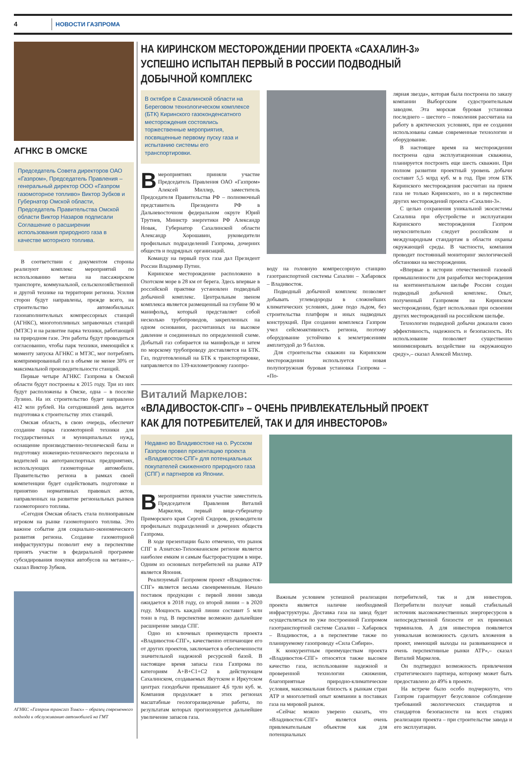4 НОВОСТИ ГАЗПРОМА
АГНКС В ОМСКЕ
Председатель Совета директоров ОАО «Газпром», Председатель Правления – генеральный директор ООО «Газпром газомоторное топливо» Виктор Зубков и Губернатор Омской области, Председатель Правительства Омской области Виктор Назаров подписали Соглашение о расширении использования природного газа в качестве моторного топлива.
В соответствии с документом стороны реализуют комплекс мероприятий по использованию метана на пассажирском транспорте, коммунальной, сельскохозяйственной и другой технике на территории региона. Усилия сторон будут направлены, прежде всего, на строительство автомобильных газонаполнительных компрессорных станций (АГНКС), многотопливных заправочных станций (МТЗС) и на развитие парка техники, работающей на природном газе. Эти работы будут проводиться согласованно, чтобы парк техники, имеющийся к моменту запуска АГНКС и МТЗС, мог потреблять компримированный газ в объеме не менее 30% от максимальной производительности станций.
Первые четыре АГНКС Газпрома в Омской области будут построены к 2015 году. Три из них будут расположены в Омске, одна – в поселке Лузино. На их строительство будет направлено 412 млн рублей. На сегодняшний день ведется подготовка к строительству этих станций.
Омская область, в свою очередь, обеспечит создание парка газомоторной техники для государственных и муниципальных нужд, оснащение производственно-технической базы и подготовку инженерно-технического персонала и водителей на автотранспортных предприятиях, использующих газомоторные автомобили. Правительство региона в рамках своей компетенции будет содействовать подготовке и принятию нормативных правовых актов, направленных на развитие региональных рынков газомоторного топлива.
«Сегодня Омская область стала полноправным игроком на рынке газомоторного топлива. Это важное событие для социально-экономического развития региона. Создание газомоторной инфраструктуры позволит ему в перспективе принять участие в федеральной программе субсидирования покупки автобусов на метане»,– сказал Виктор Зубков.
АГНКС «Газпром трансгаз Томск» – образец современного подхода к обслуживанию автомобилей на ГМТ
НА КИРИНСКОМ МЕСТОРОЖДЕНИИ ПРОЕКТА «САХАЛИН-3»
УСПЕШНО ИСПЫТАН ПЕРВЫЙ В РОССИИ ПОДВОДНЫЙ
ДОБЫЧНОЙ КОМПЛЕКС
В октябре в Сахалинской области на Береговом технологическом комплексе (БТК) Киринского газоконденсатного месторождения состоялись торжественные мероприятия, посвященные первому пуску газа и испытанию системы его транспортировки.
В мероприятиях приняли участие Председатель Правления ОАО «Газпром» Алексей Миллер, заместитель Председателя Правительства РФ – полномочный представитель Президента РФ в Дальневосточном федеральном округе Юрий Трутнев, Министр энергетики РФ Александр Новак, Губернатор Сахалинской области Александр Хорошавин, руководители профильных подразделений Газпрома, дочерних обществ и подрядных организаций.
Команду на первый пуск газа дал Президент России Владимир Путин.
Киринское месторождение расположено в Охотском море в 28 км от берега. Здесь впервые в российской практике установлен подводный добычной комплекс. Центральным звеном комплекса является размещенный на глубине 90 м манифольд, который представляет собой несколько трубопроводов, закрепленных на одном основании, рассчитанных на высокое давление и соединенных по определенной схеме. Добытый газ собирается на манифольде и затем по морскому трубопроводу доставляется на БТК. Газ, подготовленный на БТК к транспортировке, направляется по 139-километровому газопро-
воду на головную компрессорную станцию газотранспортной системы Сахалин – Хабаровск – Владивосток.
Подводный добычной комплекс позволяет добывать углеводороды в сложнейших климатических условиях, даже подо льдом, без строительства платформ и иных надводных конструкций. При создании комплекса Газпром учел сейсмоактивность региона, поэтому оборудование устойчиво к землетрясениям амплитудой до 9 баллов.
Для строительства скважин на Киринском месторождении используется новая полупогружная буровая установка Газпрома – «По-
лярная звезда», которая была построена по заказу компании Выборгским судостроительным заводом. Эта морская буровая установка последнего – шестого – поколения рассчитана на работу в арктических условиях, при ее создании использованы самые современные технологии и оборудование.
В настоящее время на месторождении построена одна эксплуатационная скважина, планируется построить еще шесть скважин. При полном развитии проектный уровень добычи составит 5,5 млрд куб. м в год. При этом БТК Киринского месторождения рассчитан на прием газа не только Киринского, но и в перспективе других месторождений проекта «Сахалин-3».
С целью сохранения уникальной экосистемы Сахалина при обустройстве и эксплуатации Киринского месторождения Газпром неукоснительно следует российским и международным стандартам в области охраны окружающей среды. В частности, компания проводит постоянный мониторинг экологической обстановки на месторождении.
«Впервые в истории отечественной газовой промышленности для разработки месторождения на континентальном шельфе России создан подводный добычной комплекс. Опыт, полученный Газпромом на Киринском месторождении, будет использован при освоении других месторождений на российском шельфе.
Технологии подводной добычи доказали свою эффективность, надежность и безопасность. Их использование позволяет существенно минимизировать воздействие на окружающую среду»,– сказал Алексей Миллер.
Виталий Маркелов:
«ВЛАДИВОСТОК-СПГ» – ОЧЕНЬ ПРИВЛЕКАТЕЛЬНЫЙ ПРОЕКТ
КАК ДЛЯ ПОТРЕБИТЕЛЕЙ, ТАК И ДЛЯ ИНВЕСТОРОВ»
Недавно во Владивостоке на о. Русском Газпром провел презентацию проекта «Владивосток-СПГ» для потенциальных покупателей сжиженного природного газа (СПГ) и партнеров из Японии.
В мероприятии приняли участие заместитель Председателя Правления Виталий Маркелов, первый вице-губернатор Приморского края Сергей Сидоров, руководители профильных подразделений и дочерних обществ Газпрома.
В ходе презентации было отмечено, что рынок СПГ в Азиатско-Тихоокеанском регионе является наиболее емким и самым быстрорастущим в мире. Одним из основных потребителей на рынке АТР является Япония.
Реализуемый Газпромом проект «Владивосток-СПГ» является весьма своевременным. Начало поставок продукции с первой линии завода ожидается в 2018 году, со второй линии – в 2020 году. Мощность каждой линии составит 5 млн тонн в год. В перспективе возможно дальнейшее расширение завода СПГ.
Одно из ключевых преимуществ проекта «Владивосток-СПГ», качественно отличающее его от других проектов, заключается в обеспеченности значительной надежной ресурсной базой. В настоящее время запасы газа Газпрома по категориям А+В+С1+С2 в действующем Сахалинском, создаваемых Якутском и Иркутском центрах газодобычи превышают 4,6 трлн куб. м. Компания продолжает в этих регионах масштабные геологоразведочные работы, по результатам которых прогнозируется дальнейшее увеличение запасов газа.
Важным условием успешной реализации проекта является наличие необходимой инфраструктуры. Доставка газа на завод будет осуществляться по уже построенной Газпромом газотранспортной системе Сахалин – Хабаровск – Владивосток, а в перспективе также по планируемому газопроводу «Сила Сибири».
К конкурентным преимуществам проекта «Владивосток-СПГ» относятся также высокое качество газа, использование надежной и проверенной технологии сжижения, благоприятные природно-климатические условия, максимальная близость к рынкам стран АТР и многолетний опыт компании в поставках газа на мировой рынок.
«Сейчас можно уверено сказать, что «Владивосток-СПГ» является очень привлекательным объектом как для потенциальных
потребителей, так и для инвесторов. Потребители получат новый стабильный источник высококачественных энергоресурсов в непосредственной близости от их приемных терминалов. А для инвесторов появляется уникальная возможность сделать вложения в проект, имеющий выходы на развивающиеся и очень перспективные рынки АТР»,– сказал Виталий Маркелов.
Он подтвердил возможность привлечения стратегического партнера, которому может быть предоставлено до 49% в проекте.
На встрече было особо подчеркнуто, что Газпром гарантирует безусловное соблюдение требований экологических стандартов и стандартов безопасности на всех стадиях реализации проекта – при строительстве завода и его эксплуатации.